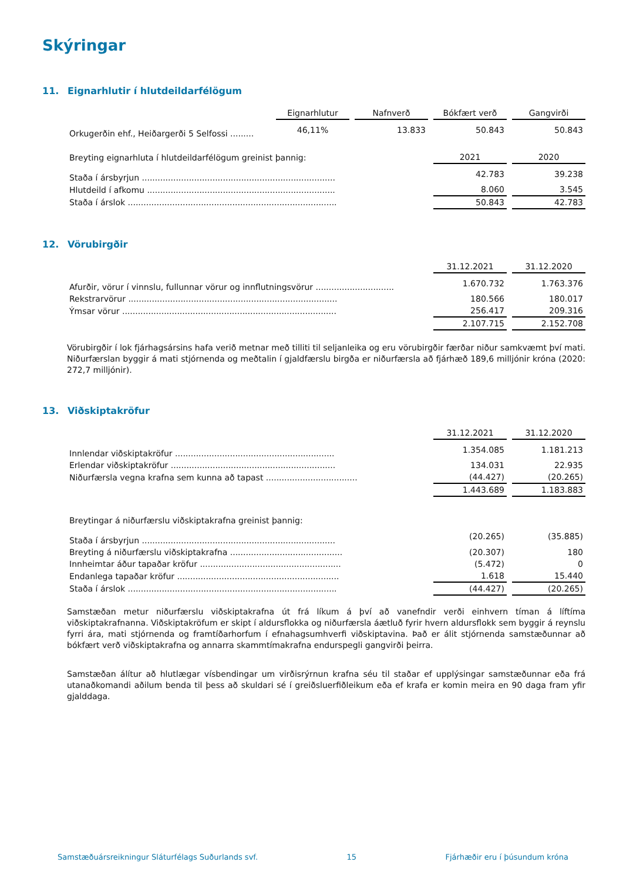Skýringar
11. Eignarhlutir í hlutdeildarfélögum
| | Eignarhlutur | | Nafnverð | | Bókfært verð | | Gangvirði |
| --- | --- | --- | --- | --- | --- | --- | --- |
| Orkugerðin ehf., Heiðargerði 5 Selfossi ......... | 46,11% | | 13.833 | | 50.843 | | 50.843 |
| Breyting eignarhluta í hlutdeildarfélögum greinist þannig: | 2021 | | 2020 |
| Staða í ársbyrjun .......................................................................... | 42.783 | | 39.238 |
| Hlutdeild í afkomu ........................................................................ | 8.060 | | 3.545 |
| Staða í árslok ................................................................................ | 50.843 | | 42.783 |
12. Vörubirgðir
| | 31.12.2021 | | 31.12.2020 |
| Afurðir, vörur í vinnslu, fullunnar vörur og innflutningsvörur .............................. | 1.670.732 | | 1.763.376 |
| Rekstrarvörur ................................................................................ | 180.566 | | 180.017 |
| Ýmsar vörur .................................................................................. | 256.417 | | 209.316 |
| | 2.107.715 | | 2.152.708 |
Vörubirgðir í lok fjárhagsársins hafa verið metnar með tilliti til seljanleika og eru vörubirgðir færðar niður samkvæmt því mati. Niðurfærslan byggir á mati stjórnenda og meðtalin í gjaldfærslu birgða er niðurfærsla að fjárhæð 189,6 milljónir króna (2020: 272,7 milljónir).
13. Viðskiptakröfur
| | 31.12.2021 | | 31.12.2020 |
| Innlendar viðskiptakröfur ............................................................. | 1.354.085 | | 1.181.213 |
| Erlendar viðskiptakröfur ............................................................... | 134.031 | | 22.935 |
| Niðurfærsla vegna krafna sem kunna að tapast ................................... | (44.427) | | (20.265) |
| | 1.443.689 | | 1.183.883 |
| Breytingar á niðurfærslu viðskiptakrafna greinist þannig: | | | |
| Staða í ársbyrjun .......................................................................... | (20.265) | | (35.885) |
| Breyting á niðurfærslu viðskiptakrafna ........................................... | (20.307) | | 180 |
| Innheimtar áður tapaðar kröfur ...................................................... | (5.472) | | 0 |
| Endanlega tapaðar kröfur .............................................................. | 1.618 | | 15.440 |
| Staða í árslok ................................................................................ | (44.427) | | (20.265) |
Samstæðan metur niðurfærslu viðskiptakrafna út frá líkum á því að vanefndir verði einhvern tíman á líftíma viðskiptakrafnanna. Viðskiptakröfum er skipt í aldursflokka og niðurfærsla áætluð fyrir hvern aldursflokk sem byggir á reynslu fyrri ára, mati stjórnenda og framtíðarhorfum í efnahagsumhverfi viðskiptavina. Það er álit stjórnenda samstæðunnar að bókfært verð viðskiptakrafna og annarra skammtímakrafna endurspegli gangvirði þeirra.
Samstæðan álítur að hlutlægar vísbendingar um virðisrýrnun krafna séu til staðar ef upplýsingar samstæðunnar eða frá utanaðkomandi aðilum benda til þess að skuldari sé í greiðsluerfiðleikum eða ef krafa er komin meira en 90 daga fram yfir gjalddaga.
Samstæðuársreikningur Sláturfélags Suðurlands svf. 15 Fjárhæðir eru í þúsundum króna